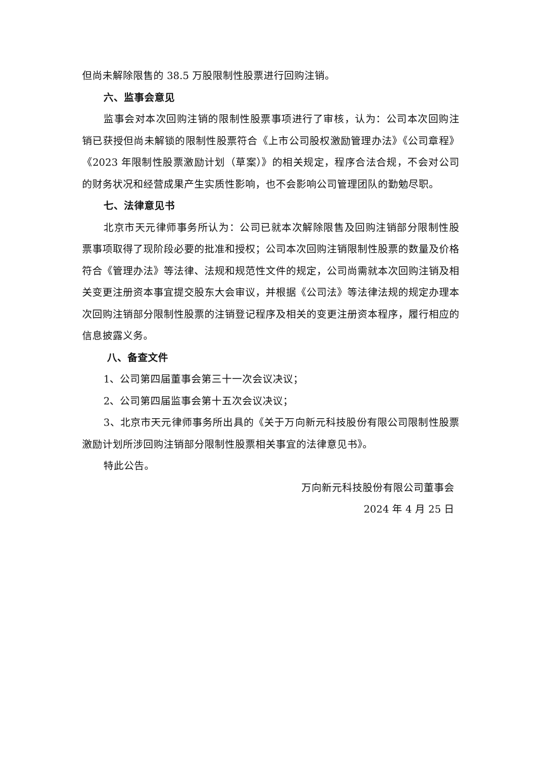但尚未解除限售的 38.5 万股限制性股票进行回购注销。
六、监事会意见
监事会对本次回购注销的限制性股票事项进行了审核，认为：公司本次回购注销已获授但尚未解锁的限制性股票符合《上市公司股权激励管理办法》《公司章程》《2023 年限制性股票激励计划（草案）》的相关规定，程序合法合规，不会对公司的财务状况和经营成果产生实质性影响，也不会影响公司管理团队的勤勉尽职。
七、法律意见书
北京市天元律师事务所认为：公司已就本次解除限售及回购注销部分限制性股票事项取得了现阶段必要的批准和授权；公司本次回购注销限制性股票的数量及价格符合《管理办法》等法律、法规和规范性文件的规定，公司尚需就本次回购注销及相关变更注册资本事宜提交股东大会审议，并根据《公司法》等法律法规的规定办理本次回购注销部分限制性股票的注销登记程序及相关的变更注册资本程序，履行相应的信息披露义务。
八、备查文件
1、公司第四届董事会第三十一次会议决议；
2、公司第四届监事会第十五次会议决议；
3、北京市天元律师事务所出具的《关于万向新元科技股份有限公司限制性股票激励计划所涉回购注销部分限制性股票相关事宜的法律意见书》。
特此公告。
万向新元科技股份有限公司董事会
2024 年 4 月 25 日